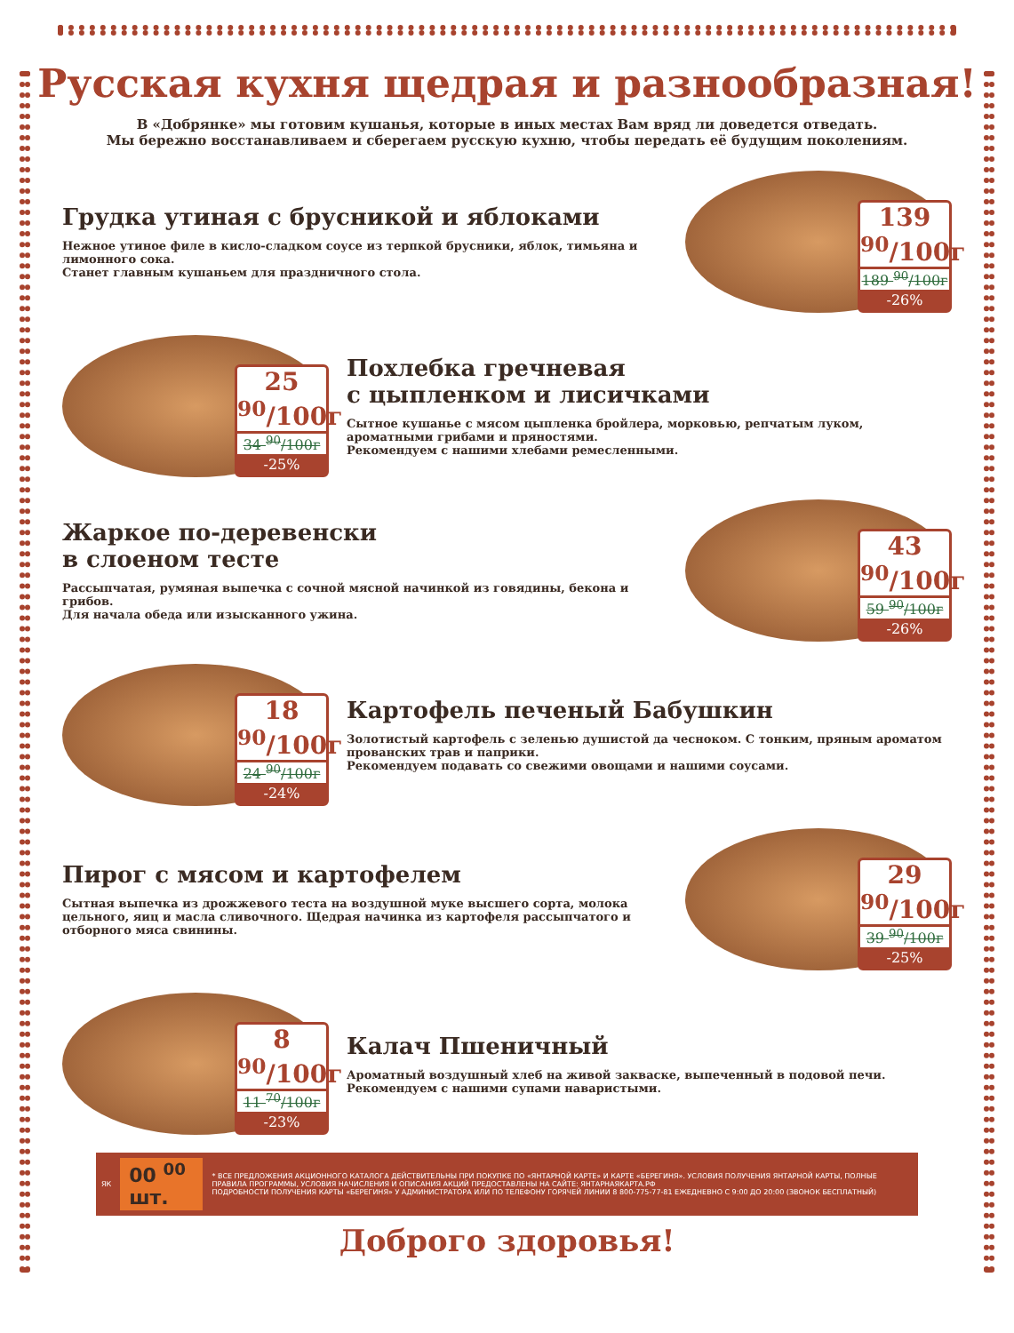Русская кухня щедрая и разнообразная!
В «Добрянке» мы готовим кушанья, которые в иных местах Вам вряд ли доведется отведать.
Мы бережно восстанавливаем и сберегаем русскую кухню, чтобы передать её будущим поколениям.
139 <sup>90</sup>/100г
189 <sup>90</sup>/100г
-26%
Грудка утиная с брусникой и яблоками
Нежное утиное филе в кисло-сладком соусе из терпкой брусники, яблок, тимьяна и лимонного сока.
Станет главным кушаньем для праздничного стола.
25 <sup>90</sup>/100г
34 <sup>90</sup>/100г
-25%
Похлебка гречневая
с цыпленком и лисичками
Сытное кушанье с мясом цыпленка бройлера, морковью, репчатым луком, ароматными грибами и пряностями.
Рекомендуем с нашими хлебами ремесленными.
43 <sup>90</sup>/100г
59 <sup>90</sup>/100г
-26%
Жаркое по-деревенски
в слоеном тесте
Рассыпчатая, румяная выпечка с сочной мясной начинкой из говядины, бекона и грибов.
Для начала обеда или изысканного ужина.
18 <sup>90</sup>/100г
24 <sup>90</sup>/100г
-24%
Картофель печеный Бабушкин
Золотистый картофель с зеленью душистой да чесноком. С тонким, пряным ароматом прованских трав и паприки.
Рекомендуем подавать со свежими овощами и нашими соусами.
29 <sup>90</sup>/100г
39 <sup>90</sup>/100г
-25%
Пирог с мясом и картофелем
Сытная выпечка из дрожжевого теста на воздушной муке высшего сорта, молока цельного, яиц и масла сливочного. Щедрая начинка из картофеля рассыпчатого и отборного мяса свинины.
8 <sup>90</sup>/100г
11 <sup>70</sup>/100г
-23%
Калач Пшеничный
Ароматный воздушный хлеб на живой закваске, выпеченный в подовой печи.
Рекомендуем с нашими супами наваристыми.
ЯК 00 <sup>00</sup> шт. * ВСЕ ПРЕДЛОЖЕНИЯ АКЦИОННОГО КАТАЛОГА ДЕЙСТВИТЕЛЬНЫ ПРИ ПОКУПКЕ ПО «ЯНТАРНОЙ КАРТЕ» И КАРТЕ «БЕРЕГИНЯ». УСЛОВИЯ ПОЛУЧЕНИЯ ЯНТАРНОЙ КАРТЫ, ПОЛНЫЕ ПРАВИЛА ПРОГРАММЫ, УСЛОВИЯ НАЧИСЛЕНИЯ И ОПИСАНИЯ АКЦИЙ ПРЕДОСТАВЛЕНЫ НА САЙТЕ: ЯНТАРНАЯКАРТА.РФ
ПОДРОБНОСТИ ПОЛУЧЕНИЯ КАРТЫ «БЕРЕГИНЯ» У АДМИНИСТРАТОРА ИЛИ ПО ТЕЛЕФОНУ ГОРЯЧЕЙ ЛИНИИ 8 800-775-77-81 ЕЖЕДНЕВНО С 9:00 ДО 20:00 (ЗВОНОК БЕСПЛАТНЫЙ)
Доброго здоровья!